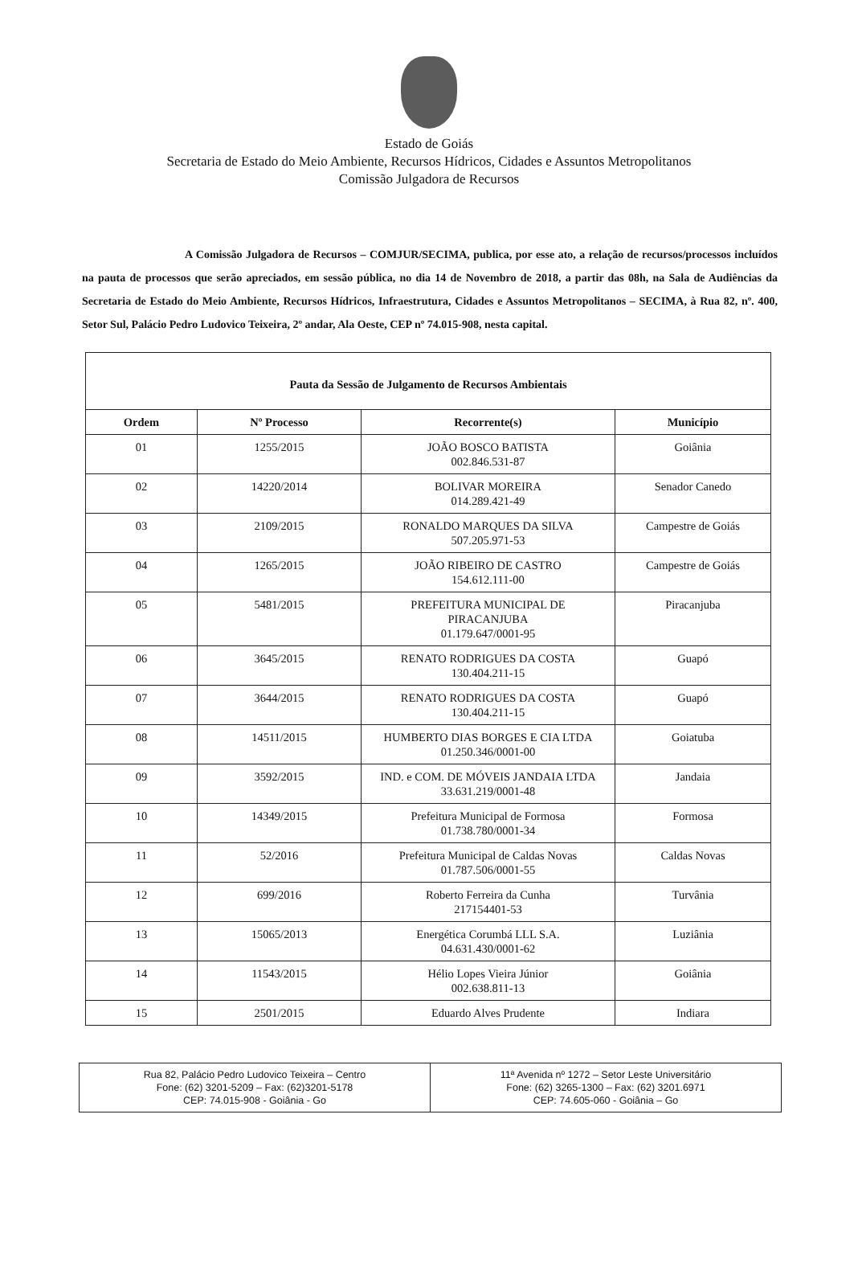Estado de Goiás
Secretaria de Estado do Meio Ambiente, Recursos Hídricos, Cidades e Assuntos Metropolitanos
Comissão Julgadora de Recursos
A Comissão Julgadora de Recursos – COMJUR/SECIMA, publica, por esse ato, a relação de recursos/processos incluídos na pauta de processos que serão apreciados, em sessão pública, no dia 14 de Novembro de 2018, a partir das 08h, na Sala de Audiências da Secretaria de Estado do Meio Ambiente, Recursos Hídricos, Infraestrutura, Cidades e Assuntos Metropolitanos – SECIMA, à Rua 82, nº. 400, Setor Sul, Palácio Pedro Ludovico Teixeira, 2º andar, Ala Oeste, CEP nº 74.015-908, nesta capital.
| Pauta da Sessão de Julgamento de Recursos Ambientais | | | |
| --- | --- | --- | --- |
| Ordem | Nº Processo | Recorrente(s) | Município |
| 01 | 1255/2015 | JOÃO BOSCO BATISTA 002.846.531-87 | Goiânia |
| 02 | 14220/2014 | BOLIVAR MOREIRA 014.289.421-49 | Senador Canedo |
| 03 | 2109/2015 | RONALDO MARQUES DA SILVA 507.205.971-53 | Campestre de Goiás |
| 04 | 1265/2015 | JOÃO RIBEIRO DE CASTRO 154.612.111-00 | Campestre de Goiás |
| 05 | 5481/2015 | PREFEITURA MUNICIPAL DE PIRACANJUBA 01.179.647/0001-95 | Piracanjuba |
| 06 | 3645/2015 | RENATO RODRIGUES DA COSTA 130.404.211-15 | Guapó |
| 07 | 3644/2015 | RENATO RODRIGUES DA COSTA 130.404.211-15 | Guapó |
| 08 | 14511/2015 | HUMBERTO DIAS BORGES E CIA LTDA 01.250.346/0001-00 | Goiatuba |
| 09 | 3592/2015 | IND. e COM. DE MÓVEIS JANDAIA LTDA 33.631.219/0001-48 | Jandaia |
| 10 | 14349/2015 | Prefeitura Municipal de Formosa 01.738.780/0001-34 | Formosa |
| 11 | 52/2016 | Prefeitura Municipal de Caldas Novas 01.787.506/0001-55 | Caldas Novas |
| 12 | 699/2016 | Roberto Ferreira da Cunha 217154401-53 | Turvânia |
| 13 | 15065/2013 | Energética Corumbá LLL S.A. 04.631.430/0001-62 | Luziânia |
| 14 | 11543/2015 | Hélio Lopes Vieira Júnior 002.638.811-13 | Goiânia |
| 15 | 2501/2015 | Eduardo Alves Prudente | Indiara |
Rua 82, Palácio Pedro Ludovico Teixeira – Centro
Fone: (62) 3201-5209 – Fax: (62)3201-5178
CEP: 74.015-908 - Goiânia - Go
11ª Avenida nº 1272 – Setor Leste Universitário
Fone: (62) 3265-1300 – Fax: (62) 3201.6971
CEP: 74.605-060 - Goiânia – Go